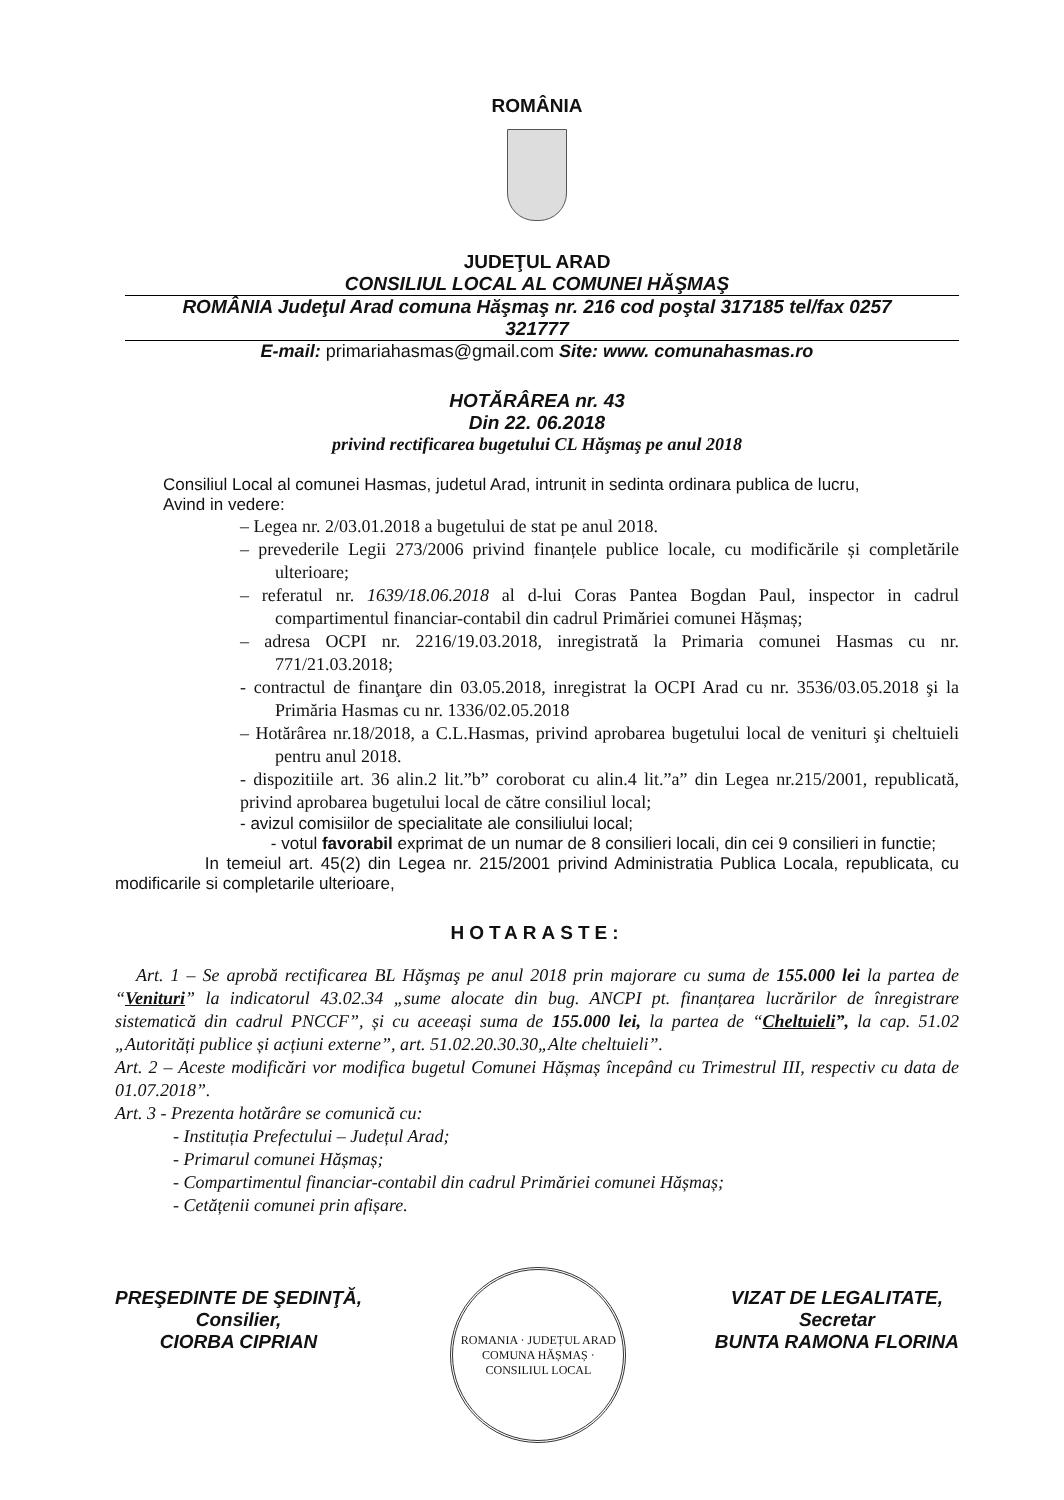ROMÂNIA
JUDEŢUL ARAD
CONSILIUL LOCAL AL COMUNEI HĂŞMAŞ
ROMÂNIA Judeţul Arad comuna Hăşmaş nr. 216 cod poştal 317185 tel/fax 0257
321777
E-mail: primariahasmas@gmail.com Site: www. comunahasmas.ro
HOTĂRÂREA nr. 43
Din 22. 06.2018
privind rectificarea bugetului CL Hăşmaş pe anul 2018
Consiliul Local al comunei Hasmas, judetul Arad, intrunit in sedinta ordinara publica de lucru,
Avind in vedere:
– Legea nr. 2/03.01.2018 a bugetului de stat pe anul 2018.
– prevederile Legii 273/2006 privind finanțele publice locale, cu modificările și completările ulterioare;
– referatul nr. 1639/18.06.2018 al d-lui Coras Pantea Bogdan Paul, inspector in cadrul compartimentul financiar-contabil din cadrul Primăriei comunei Hășmaș;
– adresa OCPI nr. 2216/19.03.2018, inregistrată la Primaria comunei Hasmas cu nr. 771/21.03.2018;
- contractul de finanţare din 03.05.2018, inregistrat la OCPI Arad cu nr. 3536/03.05.2018 şi la Primăria Hasmas cu nr. 1336/02.05.2018
– Hotărârea nr.18/2018, a C.L.Hasmas, privind aprobarea bugetului local de venituri şi cheltuieli pentru anul 2018.
- dispozitiile art. 36 alin.2 lit.”b” coroborat cu alin.4 lit.”a” din Legea nr.215/2001, republicată, privind aprobarea bugetului local de către consiliul local;
- avizul comisiilor de specialitate ale consiliului local;
- votul favorabil exprimat de un numar de 8 consilieri locali, din cei 9 consilieri in functie;
In temeiul art. 45(2) din Legea nr. 215/2001 privind Administratia Publica Locala, republicata, cu modificarile si completarile ulterioare,
HOTARASTE:
Art. 1 – Se aprobă rectificarea BL Hăşmaş pe anul 2018 prin majorare cu suma de 155.000 lei la partea de “Venituri” la indicatorul 43.02.34 „sume alocate din bug. ANCPI pt. finanțarea lucrărilor de înregistrare sistematică din cadrul PNCCF”, și cu aceeași suma de 155.000 lei, la partea de “Cheltuieli”, la cap. 51.02 „Autorități publice și acțiuni externe”, art. 51.02.20.30.30„Alte cheltuieli”.
Art. 2 – Aceste modificări vor modifica bugetul Comunei Hășmaș începând cu Trimestrul III, respectiv cu data de 01.07.2018”.
Art. 3 - Prezenta hotărâre se comunică cu:
- Instituția Prefectului – Județul Arad;
- Primarul comunei Hășmaș;
- Compartimentul financiar-contabil din cadrul Primăriei comunei Hășmaș;
- Cetățenii comunei prin afișare.
PREŞEDINTE DE ŞEDINŢĂ,
Consilier,
CIORBA CIPRIAN
ROMANIA · JUDEȚUL ARAD COMUNA HĂȘMAȘ · CONSILIUL LOCAL
VIZAT DE LEGALITATE,
Secretar
BUNTA RAMONA FLORINA